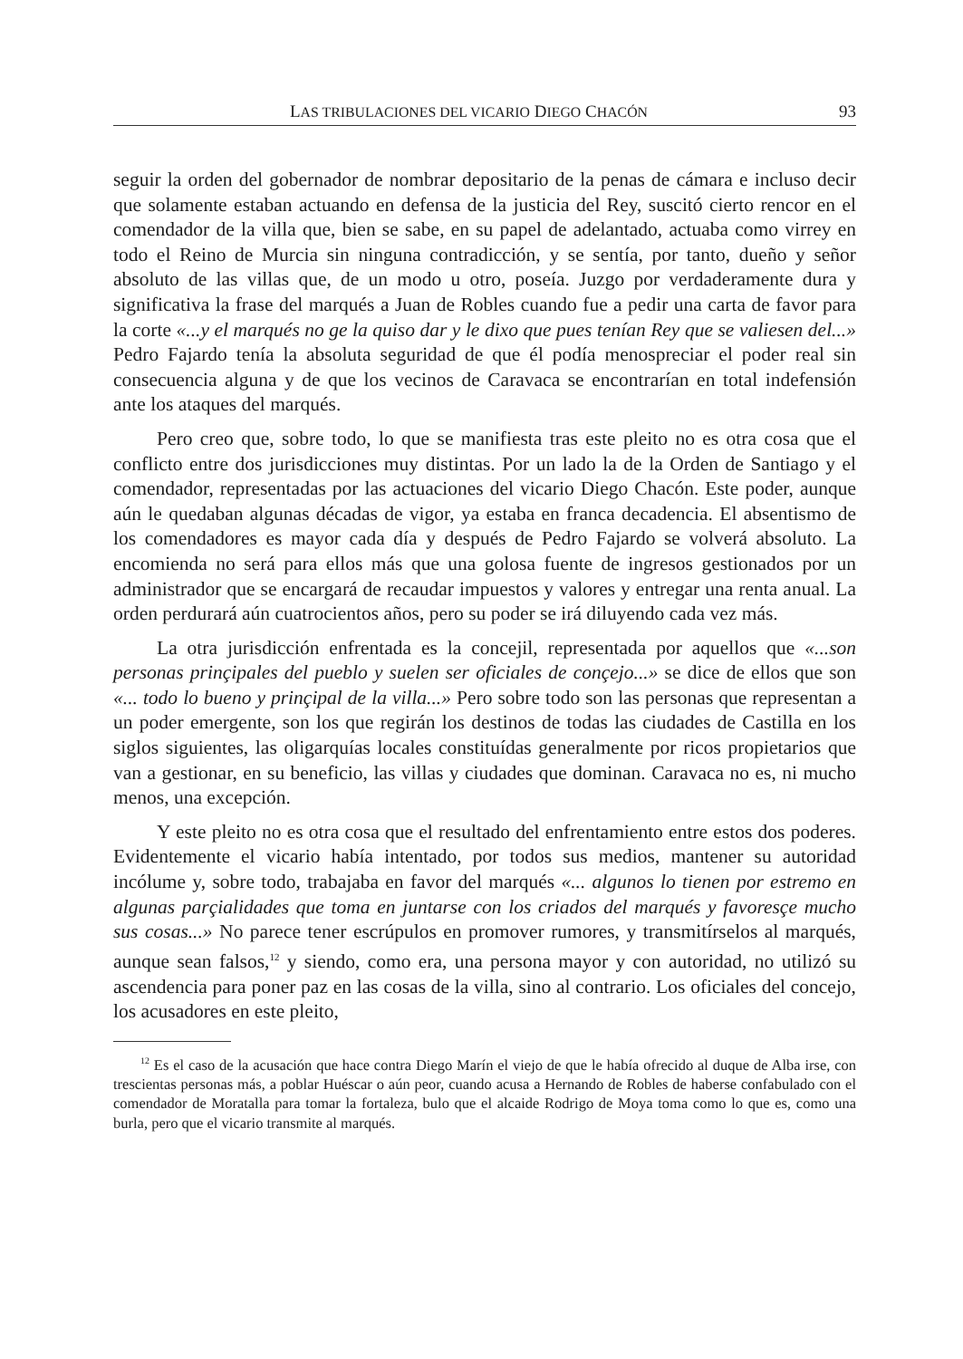LAS TRIBULACIONES DEL VICARIO DIEGO CHACÓN 93
seguir la orden del gobernador de nombrar depositario de la penas de cámara e incluso decir que solamente estaban actuando en defensa de la justicia del Rey, suscitó cierto rencor en el comendador de la villa que, bien se sabe, en su papel de adelantado, actuaba como virrey en todo el Reino de Murcia sin ninguna contradicción, y se sentía, por tanto, dueño y señor absoluto de las villas que, de un modo u otro, poseía. Juzgo por verdaderamente dura y significativa la frase del marqués a Juan de Robles cuando fue a pedir una carta de favor para la corte «...y el marqués no ge la quiso dar y le dixo que pues tenían Rey que se valiesen del...» Pedro Fajardo tenía la absoluta seguridad de que él podía menospreciar el poder real sin consecuencia alguna y de que los vecinos de Caravaca se encontrarían en total indefensión ante los ataques del marqués.
Pero creo que, sobre todo, lo que se manifiesta tras este pleito no es otra cosa que el conflicto entre dos jurisdicciones muy distintas. Por un lado la de la Orden de Santiago y el comendador, representadas por las actuaciones del vicario Diego Chacón. Este poder, aunque aún le quedaban algunas décadas de vigor, ya estaba en franca decadencia. El absentismo de los comendadores es mayor cada día y después de Pedro Fajardo se volverá absoluto. La encomienda no será para ellos más que una golosa fuente de ingresos gestionados por un administrador que se encargará de recaudar impuestos y valores y entregar una renta anual. La orden perdurará aún cuatrocientos años, pero su poder se irá diluyendo cada vez más.
La otra jurisdicción enfrentada es la concejil, representada por aquellos que «...son personas prinçipales del pueblo y suelen ser oficiales de conçejo...» se dice de ellos que son «... todo lo bueno y prinçipal de la villa...» Pero sobre todo son las personas que representan a un poder emergente, son los que regirán los destinos de todas las ciudades de Castilla en los siglos siguientes, las oligarquías locales constituídas generalmente por ricos propietarios que van a gestionar, en su beneficio, las villas y ciudades que dominan. Caravaca no es, ni mucho menos, una excepción.
Y este pleito no es otra cosa que el resultado del enfrentamiento entre estos dos poderes. Evidentemente el vicario había intentado, por todos sus medios, mantener su autoridad incólume y, sobre todo, trabajaba en favor del marqués «... algunos lo tienen por estremo en algunas parçialidades que toma en juntarse con los criados del marqués y favoresçe mucho sus cosas...» No parece tener escrúpulos en promover rumores, y transmitírselos al marqués, aunque sean falsos,<sup>12</sup> y siendo, como era, una persona mayor y con autoridad, no utilizó su ascendencia para poner paz en las cosas de la villa, sino al contrario. Los oficiales del concejo, los acusadores en este pleito,
<sup>12</sup> Es el caso de la acusación que hace contra Diego Marín el viejo de que le había ofrecido al duque de Alba irse, con trescientas personas más, a poblar Huéscar o aún peor, cuando acusa a Hernando de Robles de haberse confabulado con el comendador de Moratalla para tomar la fortaleza, bulo que el alcaide Rodrigo de Moya toma como lo que es, como una burla, pero que el vicario transmite al marqués.